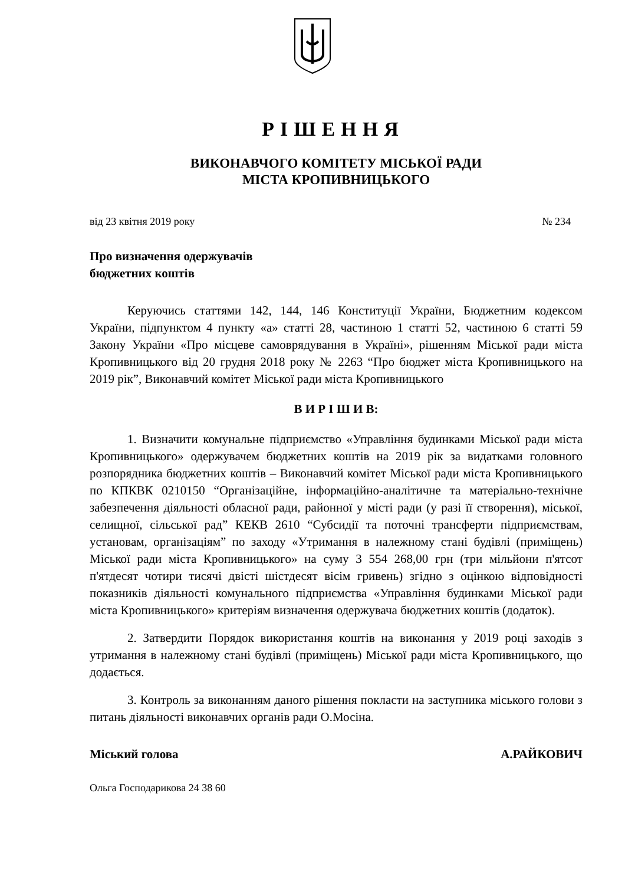РІШЕННЯ
ВИКОНАВЧОГО КОМІТЕТУ МІСЬКОЇ РАДИ
МІСТА КРОПИВНИЦЬКОГО
від 23 квітня 2019 року № 234
Про визначення одержувачів
бюджетних коштів
Керуючись статтями 142, 144, 146 Конституції України, Бюджетним кодексом України, підпунктом 4 пункту «а» статті 28, частиною 1 статті 52, частиною 6 статті 59 Закону України «Про місцеве самоврядування в Україні», рішенням Міської ради міста Кропивницького від 20 грудня 2018 року № 2263 “Про бюджет міста Кропивницького на 2019 рік”, Виконавчий комітет Міської ради міста Кропивницького
В И Р І Ш И В:
1. Визначити комунальне підприємство «Управління будинками Міської ради міста Кропивницького» одержувачем бюджетних коштів на 2019 рік за видатками головного розпорядника бюджетних коштів – Виконавчий комітет Міської ради міста Кропивницького по КПКВК 0210150 “Організаційне, інформаційно-аналітичне та матеріально-технічне забезпечення діяльності обласної ради, районної у місті ради (у разі її створення), міської, селищної, сільської рад” КЕКВ 2610 “Субсидії та поточні трансферти підприємствам, установам, організаціям” по заходу «Утримання в належному стані будівлі (приміщень) Міської ради міста Кропивницького» на суму 3 554 268,00 грн (три мільйони п'ятсот п'ятдесят чотири тисячі двісті шістдесят вісім гривень) згідно з оцінкою відповідності показників діяльності комунального підприємства «Управління будинками Міської ради міста Кропивницького» критеріям визначення одержувача бюджетних коштів (додаток).
2. Затвердити Порядок використання коштів на виконання у 2019 році заходів з утримання в належному стані будівлі (приміщень) Міської ради міста Кропивницького, що додається.
3. Контроль за виконанням даного рішення покласти на заступника міського голови з питань діяльності виконавчих органів ради О.Мосіна.
Міський голова А.РАЙКОВИЧ
Ольга Господарикова 24 38 60